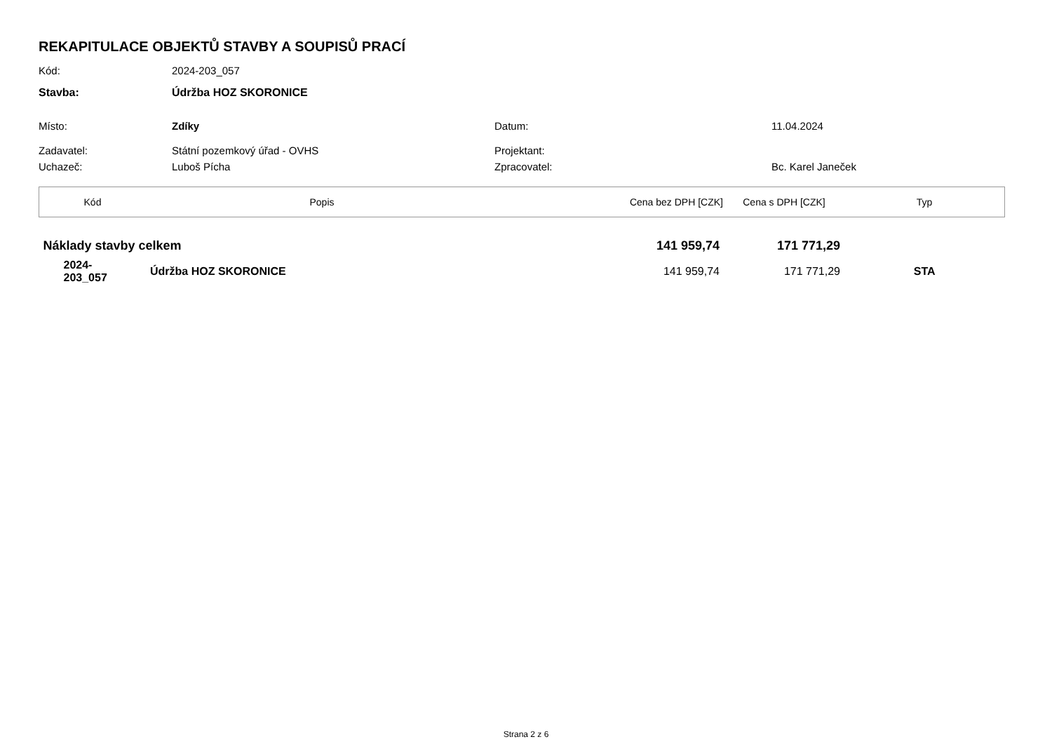REKAPITULACE OBJEKTŮ STAVBY A SOUPISŮ PRACÍ
Kód: 2024-203_057
Stavba: Údržba HOZ SKORONICE
Místo: Zdíky Datum: 11.04.2024
Zadavatel: Státní pozemkový úřad - OVHS Projektant:
Uchazeč: Luboš Pícha Zpracovatel: Bc. Karel Janeček
| Kód | Popis | Cena bez DPH [CZK] | Cena s DPH [CZK] | Typ |
| --- | --- | --- | --- | --- |
| Náklady stavby celkem | | 141 959,74 | 171 771,29 | |
| 2024- 203_057 | Údržba HOZ SKORONICE | 141 959,74 | 171 771,29 | STA |
Strana 2 z 6